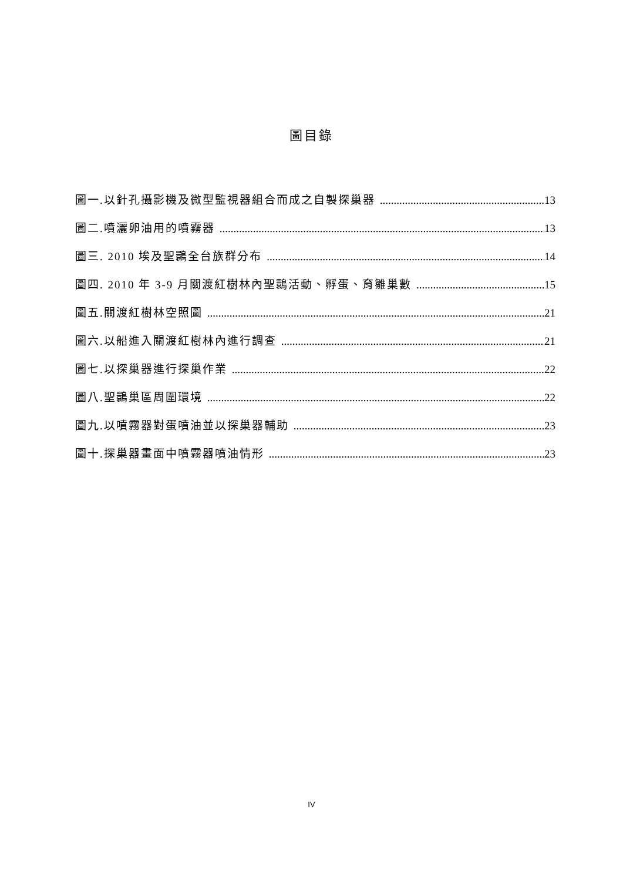圖目錄
圖一.以針孔攝影機及微型監視器組合而成之自製探巢器 13
圖二.噴灑卵油用的噴霧器 13
圖三. 2010 埃及聖䴉全台族群分布 14
圖四. 2010 年 3-9 月關渡紅樹林內聖䴉活動、孵蛋、育雛巢數 15
圖五.關渡紅樹林空照圖 21
圖六.以船進入關渡紅樹林內進行調查 21
圖七.以探巢器進行探巢作業 22
圖八.聖䴉巢區周圍環境 22
圖九.以噴霧器對蛋噴油並以探巢器輔助 23
圖十.探巢器畫面中噴霧器噴油情形 23
IV